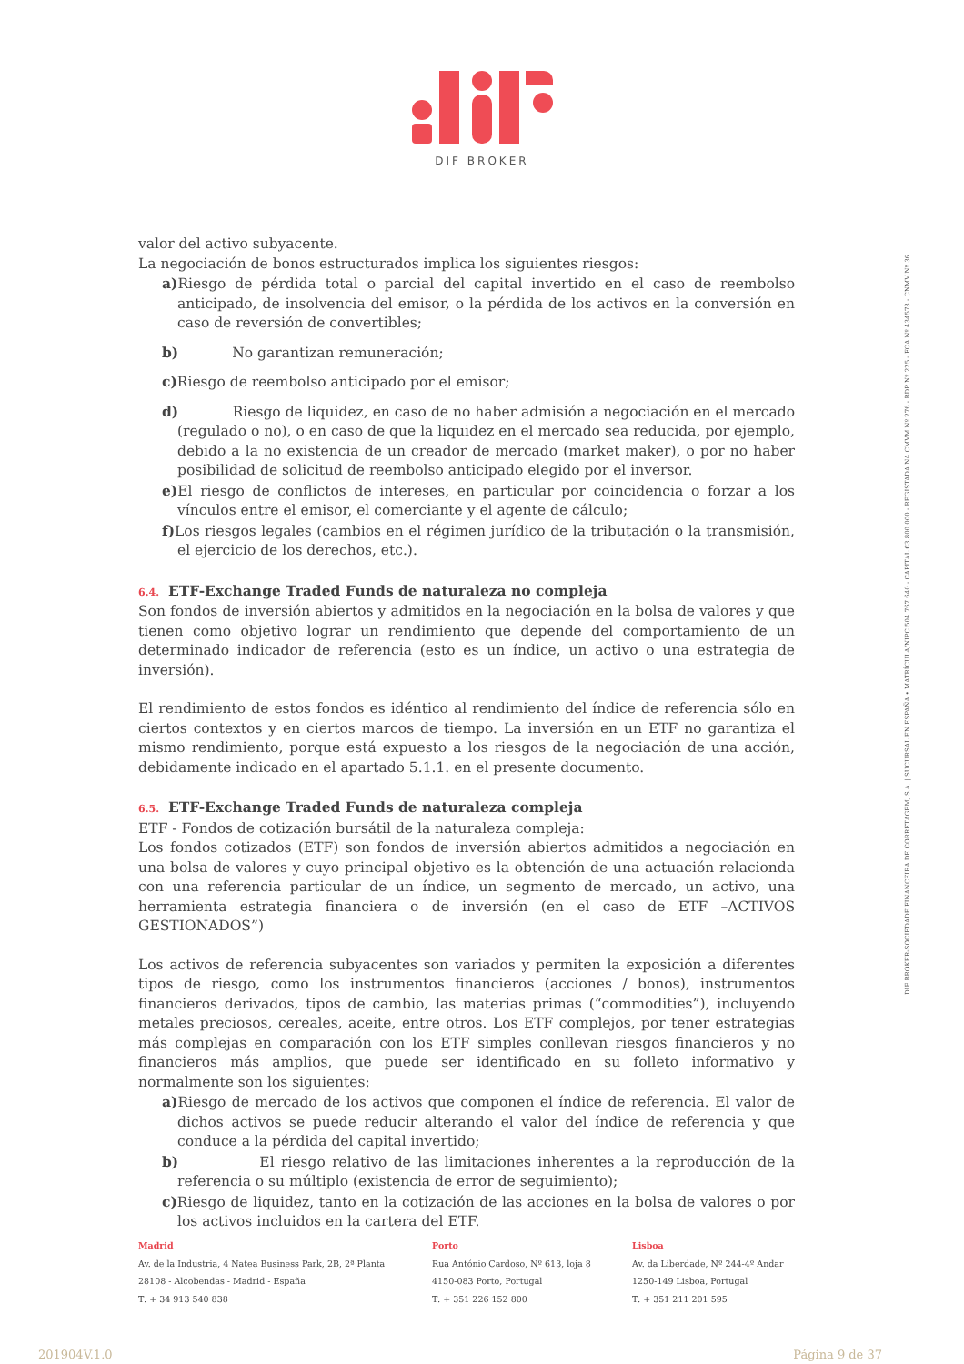DIF BROKER
valor del activo subyacente.
La negociación de bonos estructurados implica los siguientes riesgos:
a) Riesgo de pérdida total o parcial del capital invertido en el caso de reembolso anticipado, de insolvencia del emisor, o la pérdida de los activos en la conversión en caso de reversión de convertibles;
b) No garantizan remuneración;
c) Riesgo de reembolso anticipado por el emisor;
d) Riesgo de liquidez, en caso de no haber admisión a negociación en el mercado (regulado o no), o en caso de que la liquidez en el mercado sea reducida, por ejemplo, debido a la no existencia de un creador de mercado (market maker), o por no haber posibilidad de solicitud de reembolso anticipado elegido por el inversor.
e) El riesgo de conflictos de intereses, en particular por coincidencia o forzar a los vínculos entre el emisor, el comerciante y el agente de cálculo;
f) Los riesgos legales (cambios en el régimen jurídico de la tributación o la transmisión, el ejercicio de los derechos, etc.).
6.4. ETF-Exchange Traded Funds de naturaleza no compleja
Son fondos de inversión abiertos y admitidos en la negociación en la bolsa de valores y que tienen como objetivo lograr un rendimiento que depende del comportamiento de un determinado indicador de referencia (esto es un índice, un activo o una estrategia de inversión).
El rendimiento de estos fondos es idéntico al rendimiento del índice de referencia sólo en ciertos contextos y en ciertos marcos de tiempo. La inversión en un ETF no garantiza el mismo rendimiento, porque está expuesto a los riesgos de la negociación de una acción, debidamente indicado en el apartado 5.1.1. en el presente documento.
6.5. ETF-Exchange Traded Funds de naturaleza compleja
ETF - Fondos de cotización bursátil de la naturaleza compleja:
Los fondos cotizados (ETF) son fondos de inversión abiertos admitidos a negociación en una bolsa de valores y cuyo principal objetivo es la obtención de una actuación relacionda con una referencia particular de un índice, un segmento de mercado, un activo, una herramienta estrategia financiera o de inversión (en el caso de ETF –ACTIVOS GESTIONADOS”)
Los activos de referencia subyacentes son variados y permiten la exposición a diferentes tipos de riesgo, como los instrumentos financieros (acciones / bonos), instrumentos financieros derivados, tipos de cambio, las materias primas (“commodities”), incluyendo metales preciosos, cereales, aceite, entre otros. Los ETF complejos, por tener estrategias más complejas en comparación con los ETF simples conllevan riesgos financieros y no financieros más amplios, que puede ser identificado en su folleto informativo y normalmente son los siguientes:
a) Riesgo de mercado de los activos que componen el índice de referencia. El valor de dichos activos se puede reducir alterando el valor del índice de referencia y que conduce a la pérdida del capital invertido;
b) El riesgo relativo de las limitaciones inherentes a la reproducción de la referencia o su múltiplo (existencia de error de seguimiento);
c) Riesgo de liquidez, tanto en la cotización de las acciones en la bolsa de valores o por los activos incluidos en la cartera del ETF.
DIF BROKER-SOCIEDADE FINANCEIRA DE CORRETAGEM, S.A. | SUCURSAL EN ESPAÑA • MATRÍCULA/NIPC 504 767 640 - CAPITAL €3.800.000 - REGISTADA NA CMVM Nº 276 - BDP Nº 225 - FCA Nº 434573 - CNMV Nº 36
Madrid
Av. de la Industria, 4 Natea Business Park, 2B, 2ª Planta
28108 - Alcobendas - Madrid - España
T: + 34 913 540 838
Porto
Rua António Cardoso, Nº 613, loja 8
4150-083 Porto, Portugal
T: + 351 226 152 800
Lisboa
Av. da Liberdade, Nº 244-4º Andar
1250-149 Lisboa, Portugal
T: + 351 211 201 595
201904V.1.0 Página 9 de 37